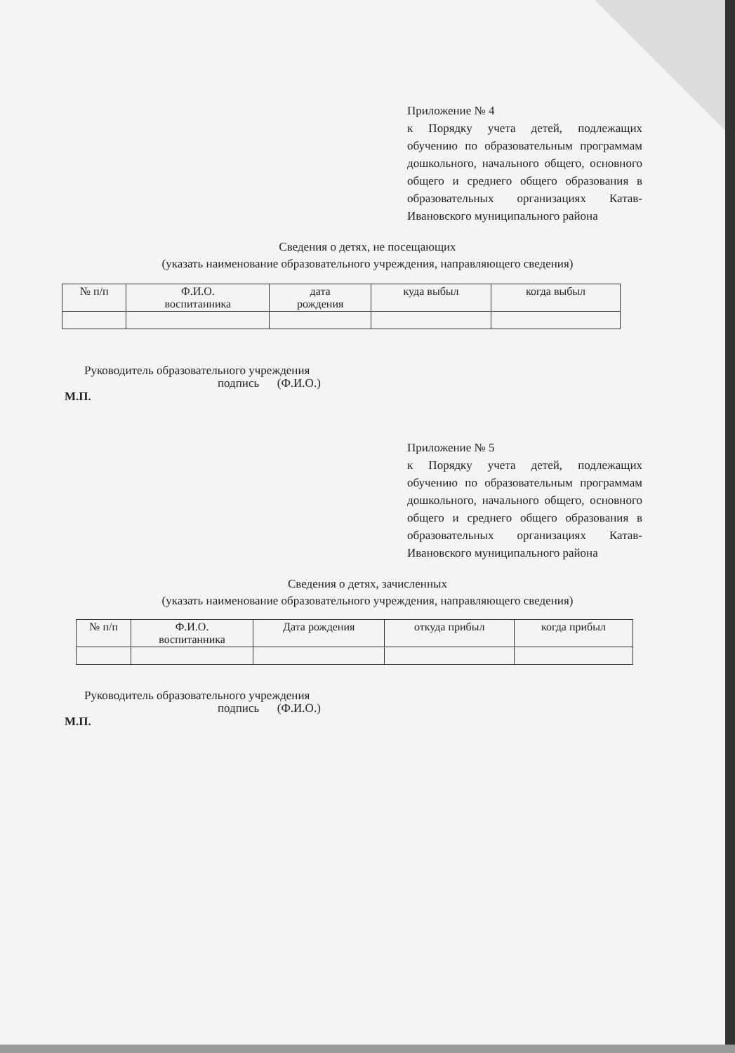Приложение № 4
к Порядку учета детей, подлежащих обучению по образовательным программам дошкольного, начального общего, основного общего и среднего общего образования в образовательных организациях Катав-Ивановского муниципального района
Сведения о детях, не посещающих
(указать наименование образовательного учреждения, направляющего сведения)
| № п/п | Ф.И.О. воспитанника | дата рождения | куда выбыл | когда выбыл |
| --- | --- | --- | --- | --- |
Руководитель образовательного учреждения
подпись (Ф.И.О.)
М.П.
Приложение № 5
к Порядку учета детей, подлежащих обучению по образовательным программам дошкольного, начального общего, основного общего и среднего общего образования в образовательных организациях Катав-Ивановского муниципального района
Сведения о детях, зачисленных
(указать наименование образовательного учреждения, направляющего сведения)
| № п/п | Ф.И.О. воспитанника | Дата рождения | откуда прибыл | когда прибыл |
| --- | --- | --- | --- | --- |
Руководитель образовательного учреждения
подпись (Ф.И.О.)
М.П.